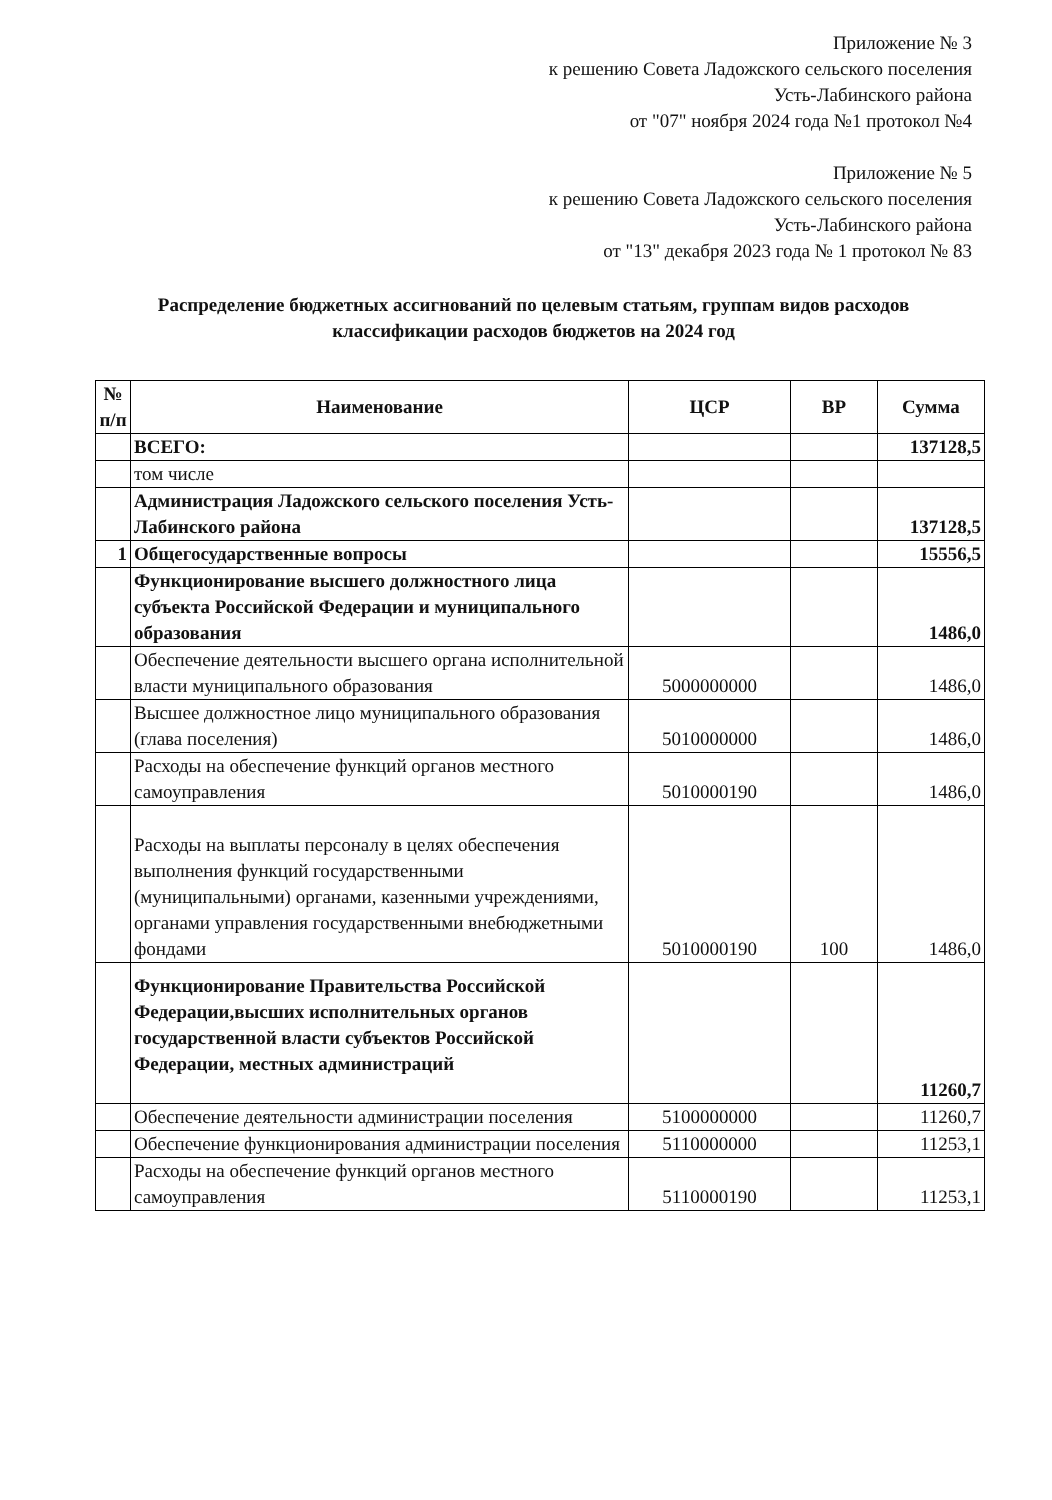Приложение № 3
к решению Совета Ладожского сельского поселения
Усть-Лабинского района
от "07" ноября 2024 года №1 протокол №4
Приложение № 5
к решению Совета Ладожского сельского поселения
Усть-Лабинского района
от "13" декабря 2023 года № 1 протокол № 83
Распределение бюджетных ассигнований по целевым статьям, группам видов расходов классификации расходов бюджетов на 2024 год
| № п/п | Наименование | ЦСР | ВР | Сумма |
| --- | --- | --- | --- | --- |
| | ВСЕГО: | | | 137128,5 |
| | том числе | | | |
| | Администрация Ладожского сельского поселения Усть-Лабинского района | | | 137128,5 |
| 1 | Общегосударственные вопросы | | | 15556,5 |
| | Функционирование высшего должностного лица субъекта Российской Федерации и муниципального образования | | | 1486,0 |
| | Обеспечение деятельности высшего органа исполнительной власти муниципального образования | 5000000000 | | 1486,0 |
| | Высшее должностное лицо муниципального образования (глава поселения) | 5010000000 | | 1486,0 |
| | Расходы на обеспечение функций органов местного самоуправления | 5010000190 | | 1486,0 |
| | Расходы на выплаты персоналу в целях обеспечения выполнения функций государственными (муниципальными) органами, казенными учреждениями, органами управления государственными внебюджетными фондами | 5010000190 | 100 | 1486,0 |
| | Функционирование Правительства Российской Федерации,высших исполнительных органов государственной власти субъектов Российской Федерации, местных администраций | | | 11260,7 |
| | Обеспечение деятельности администрации поселения | 5100000000 | | 11260,7 |
| | Обеспечение функционирования администрации поселения | 5110000000 | | 11253,1 |
| | Расходы на обеспечение функций органов местного самоуправления | 5110000190 | | 11253,1 |